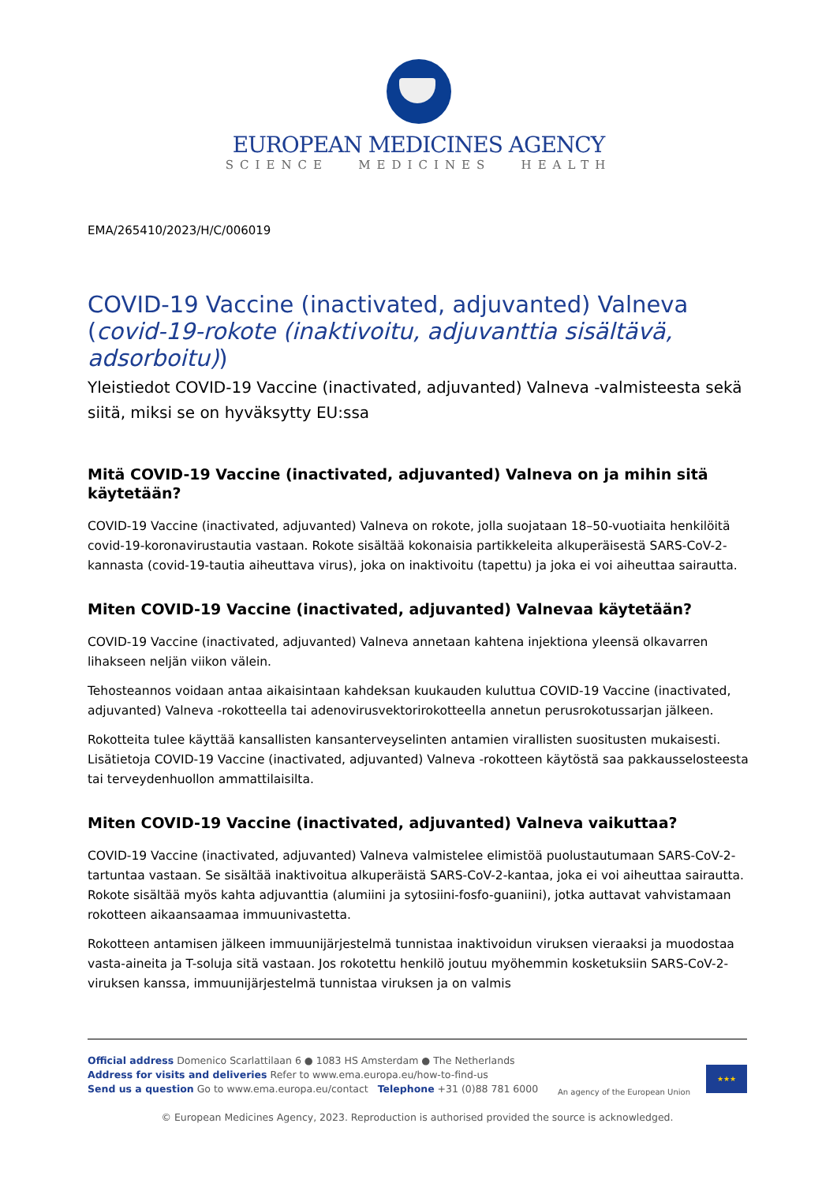EUROPEAN MEDICINES AGENCY
SCIENCE MEDICINES HEALTH
EMA/265410/2023/H/C/006019
COVID-19 Vaccine (inactivated, adjuvanted) Valneva (covid-19-rokote (inaktivoitu, adjuvanttia sisältävä, adsorboitu))
Yleistiedot COVID-19 Vaccine (inactivated, adjuvanted) Valneva -valmisteesta sekä siitä, miksi se on hyväksytty EU:ssa
Mitä COVID-19 Vaccine (inactivated, adjuvanted) Valneva on ja mihin sitä käytetään?
COVID-19 Vaccine (inactivated, adjuvanted) Valneva on rokote, jolla suojataan 18–50-vuotiaita henkilöitä covid-19-koronavirustautia vastaan. Rokote sisältää kokonaisia partikkeleita alkuperäisestä SARS-CoV-2-kannasta (covid-19-tautia aiheuttava virus), joka on inaktivoitu (tapettu) ja joka ei voi aiheuttaa sairautta.
Miten COVID-19 Vaccine (inactivated, adjuvanted) Valnevaa käytetään?
COVID-19 Vaccine (inactivated, adjuvanted) Valneva annetaan kahtena injektiona yleensä olkavarren lihakseen neljän viikon välein.
Tehosteannos voidaan antaa aikaisintaan kahdeksan kuukauden kuluttua COVID-19 Vaccine (inactivated, adjuvanted) Valneva -rokotteella tai adenovirusvektorirokotteella annetun perusrokotussarjan jälkeen.
Rokotteita tulee käyttää kansallisten kansanterveyselinten antamien virallisten suositusten mukaisesti. Lisätietoja COVID-19 Vaccine (inactivated, adjuvanted) Valneva -rokotteen käytöstä saa pakkausselosteesta tai terveydenhuollon ammattilaisilta.
Miten COVID-19 Vaccine (inactivated, adjuvanted) Valneva vaikuttaa?
COVID-19 Vaccine (inactivated, adjuvanted) Valneva valmistelee elimistöä puolustautumaan SARS-CoV-2-tartuntaa vastaan. Se sisältää inaktivoitua alkuperäistä SARS-CoV-2-kantaa, joka ei voi aiheuttaa sairautta. Rokote sisältää myös kahta adjuvanttia (alumiini ja sytosiini-fosfo-guaniini), jotka auttavat vahvistamaan rokotteen aikaansaamaa immuunivastetta.
Rokotteen antamisen jälkeen immuunijärjestelmä tunnistaa inaktivoidun viruksen vieraaksi ja muodostaa vasta-aineita ja T-soluja sitä vastaan. Jos rokotettu henkilö joutuu myöhemmin kosketuksiin SARS-CoV-2-viruksen kanssa, immuunijärjestelmä tunnistaa viruksen ja on valmis
Official address Domenico Scarlattilaan 6 ● 1083 HS Amsterdam ● The Netherlands
Address for visits and deliveries Refer to www.ema.europa.eu/how-to-find-us
Send us a question Go to www.ema.europa.eu/contact Telephone +31 (0)88 781 6000
An agency of the European Union
★★★
© European Medicines Agency, 2023. Reproduction is authorised provided the source is acknowledged.